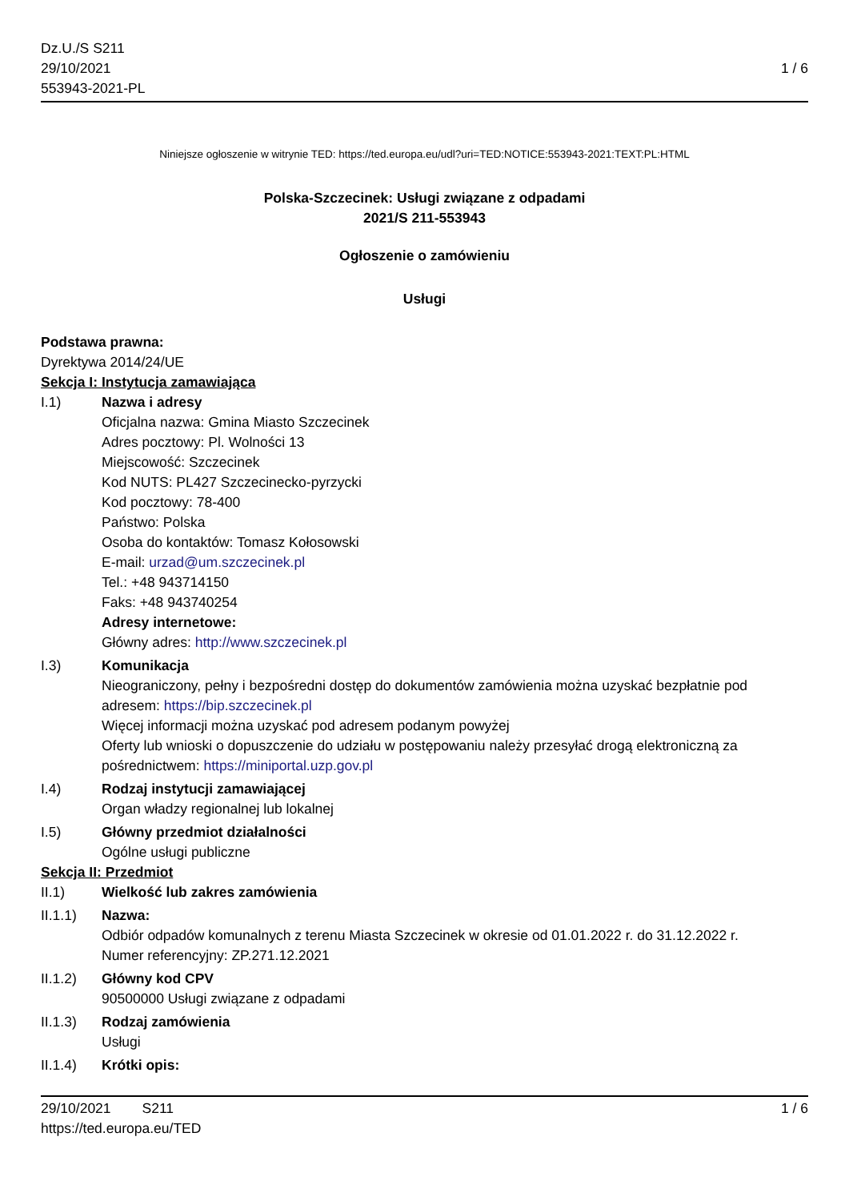Dz.U./S S211
29/10/2021
553943-2021-PL
1 / 6
Niniejsze ogłoszenie w witrynie TED: https://ted.europa.eu/udl?uri=TED:NOTICE:553943-2021:TEXT:PL:HTML
Polska-Szczecinek: Usługi związane z odpadami
2021/S 211-553943
Ogłoszenie o zamówieniu
Usługi
Podstawa prawna:
Dyrektywa 2014/24/UE
Sekcja I: Instytucja zamawiająca
I.1) Nazwa i adresy
Oficjalna nazwa: Gmina Miasto Szczecinek
Adres pocztowy: Pl. Wolności 13
Miejscowość: Szczecinek
Kod NUTS: PL427 Szczecinecko-pyrzycki
Kod pocztowy: 78-400
Państwo: Polska
Osoba do kontaktów: Tomasz Kołosowski
E-mail: urzad@um.szczecinek.pl
Tel.: +48 943714150
Faks: +48 943740254
Adresy internetowe:
Główny adres: http://www.szczecinek.pl
I.3) Komunikacja
Nieograniczony, pełny i bezpośredni dostęp do dokumentów zamówienia można uzyskać bezpłatnie pod adresem: https://bip.szczecinek.pl
Więcej informacji można uzyskać pod adresem podanym powyżej
Oferty lub wnioski o dopuszczenie do udziału w postępowaniu należy przesyłać drogą elektroniczną za pośrednictwem: https://miniportal.uzp.gov.pl
I.4) Rodzaj instytucji zamawiającej
Organ władzy regionalnej lub lokalnej
I.5) Główny przedmiot działalności
Ogólne usługi publiczne
Sekcja II: Przedmiot
II.1) Wielkość lub zakres zamówienia
II.1.1) Nazwa:
Odbiór odpadów komunalnych z terenu Miasta Szczecinek w okresie od 01.01.2022 r. do 31.12.2022 r.
Numer referencyjny: ZP.271.12.2021
II.1.2) Główny kod CPV
90500000 Usługi związane z odpadami
II.1.3) Rodzaj zamówienia
Usługi
II.1.4) Krótki opis:
29/10/2021 S211 1 / 6
https://ted.europa.eu/TED